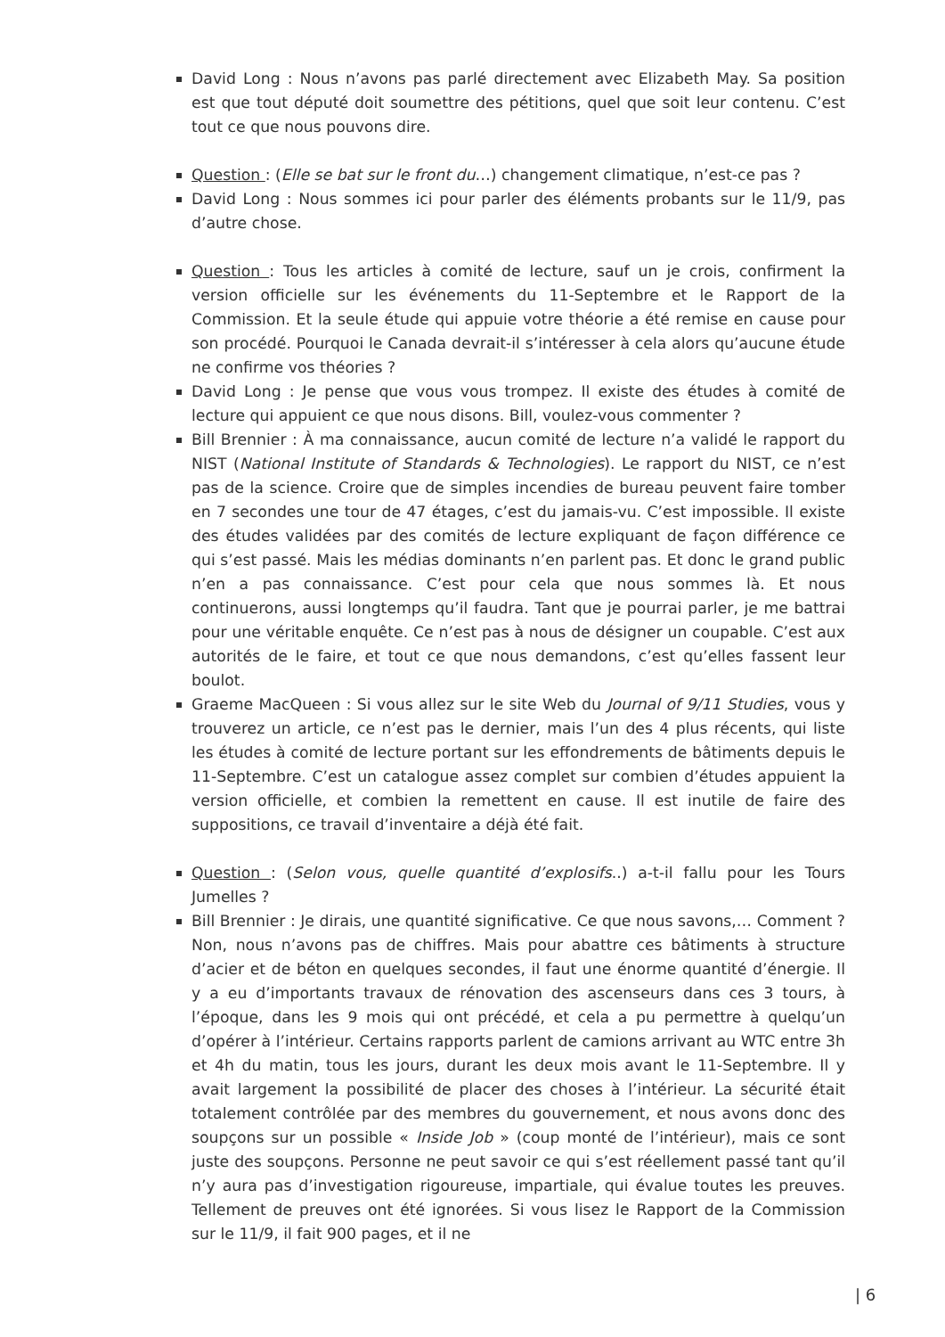David Long : Nous n’avons pas parlé directement avec Elizabeth May. Sa position est que tout député doit soumettre des pétitions, quel que soit leur contenu. C’est tout ce que nous pouvons dire.
Question : (Elle se bat sur le front du…) changement climatique, n’est-ce pas ?
David Long : Nous sommes ici pour parler des éléments probants sur le 11/9, pas d’autre chose.
Question : Tous les articles à comité de lecture, sauf un je crois, confirment la version officielle sur les événements du 11-Septembre et le Rapport de la Commission. Et la seule étude qui appuie votre théorie a été remise en cause pour son procédé. Pourquoi le Canada devrait-il s’intéresser à cela alors qu’aucune étude ne confirme vos théories ?
David Long : Je pense que vous vous trompez. Il existe des études à comité de lecture qui appuient ce que nous disons. Bill, voulez-vous commenter ?
Bill Brennier : À ma connaissance, aucun comité de lecture n’a validé le rapport du NIST (National Institute of Standards & Technologies). Le rapport du NIST, ce n’est pas de la science. Croire que de simples incendies de bureau peuvent faire tomber en 7 secondes une tour de 47 étages, c’est du jamais-vu. C’est impossible. Il existe des études validées par des comités de lecture expliquant de façon différence ce qui s’est passé. Mais les médias dominants n’en parlent pas. Et donc le grand public n’en a pas connaissance. C’est pour cela que nous sommes là. Et nous continuerons, aussi longtemps qu’il faudra. Tant que je pourrai parler, je me battrai pour une véritable enquête. Ce n’est pas à nous de désigner un coupable. C’est aux autorités de le faire, et tout ce que nous demandons, c’est qu’elles fassent leur boulot.
Graeme MacQueen : Si vous allez sur le site Web du Journal of 9/11 Studies, vous y trouverez un article, ce n’est pas le dernier, mais l’un des 4 plus récents, qui liste les études à comité de lecture portant sur les effondrements de bâtiments depuis le 11-Septembre. C’est un catalogue assez complet sur combien d’études appuient la version officielle, et combien la remettent en cause. Il est inutile de faire des suppositions, ce travail d’inventaire a déjà été fait.
Question : (Selon vous, quelle quantité d’explosifs..) a-t-il fallu pour les Tours Jumelles ?
Bill Brennier : Je dirais, une quantité significative. Ce que nous savons,… Comment ? Non, nous n’avons pas de chiffres. Mais pour abattre ces bâtiments à structure d’acier et de béton en quelques secondes, il faut une énorme quantité d’énergie. Il y a eu d’importants travaux de rénovation des ascenseurs dans ces 3 tours, à l’époque, dans les 9 mois qui ont précédé, et cela a pu permettre à quelqu’un d’opérer à l’intérieur. Certains rapports parlent de camions arrivant au WTC entre 3h et 4h du matin, tous les jours, durant les deux mois avant le 11-Septembre. Il y avait largement la possibilité de placer des choses à l’intérieur. La sécurité était totalement contrôlée par des membres du gouvernement, et nous avons donc des soupçons sur un possible « Inside Job » (coup monté de l’intérieur), mais ce sont juste des soupçons. Personne ne peut savoir ce qui s’est réellement passé tant qu’il n’y aura pas d’investigation rigoureuse, impartiale, qui évalue toutes les preuves. Tellement de preuves ont été ignorées. Si vous lisez le Rapport de la Commission sur le 11/9, il fait 900 pages, et il ne
| 6